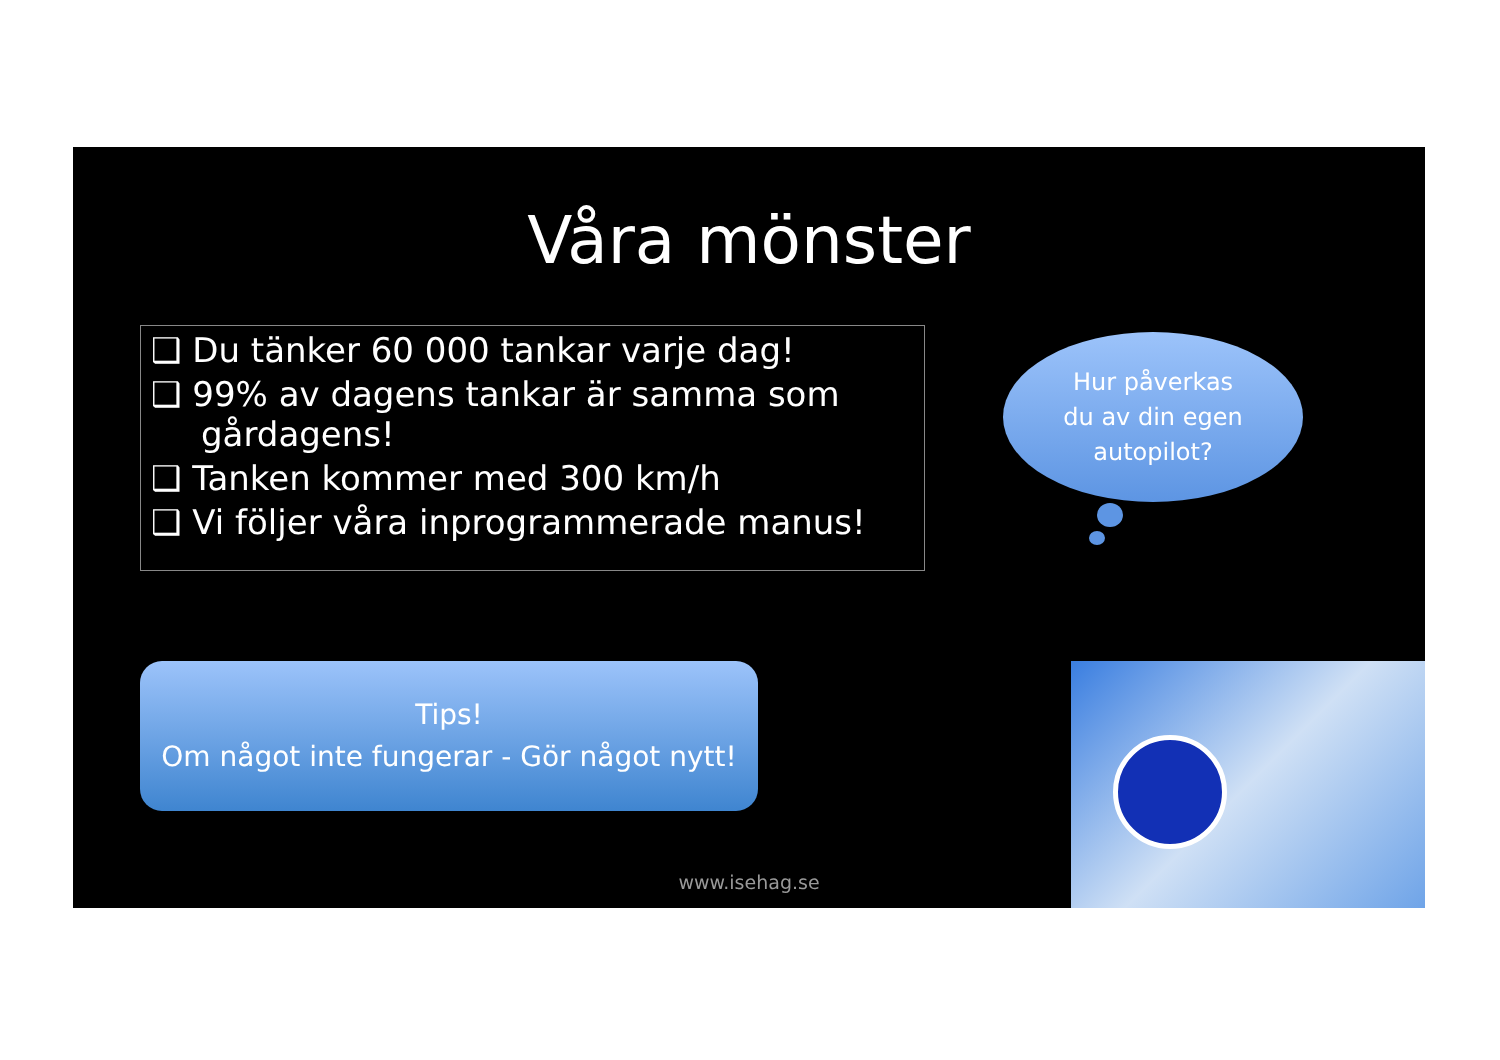Våra mönster
❑ Du tänker 60 000 tankar varje dag!
❑ 99% av dagens tankar är samma som gårdagens!
❑ Tanken kommer med 300 km/h
❑ Vi följer våra inprogrammerade manus!
Hur påverkas
du av din egen
autopilot?
Tips!
Om något inte fungerar - Gör något nytt!
www.isehag.se